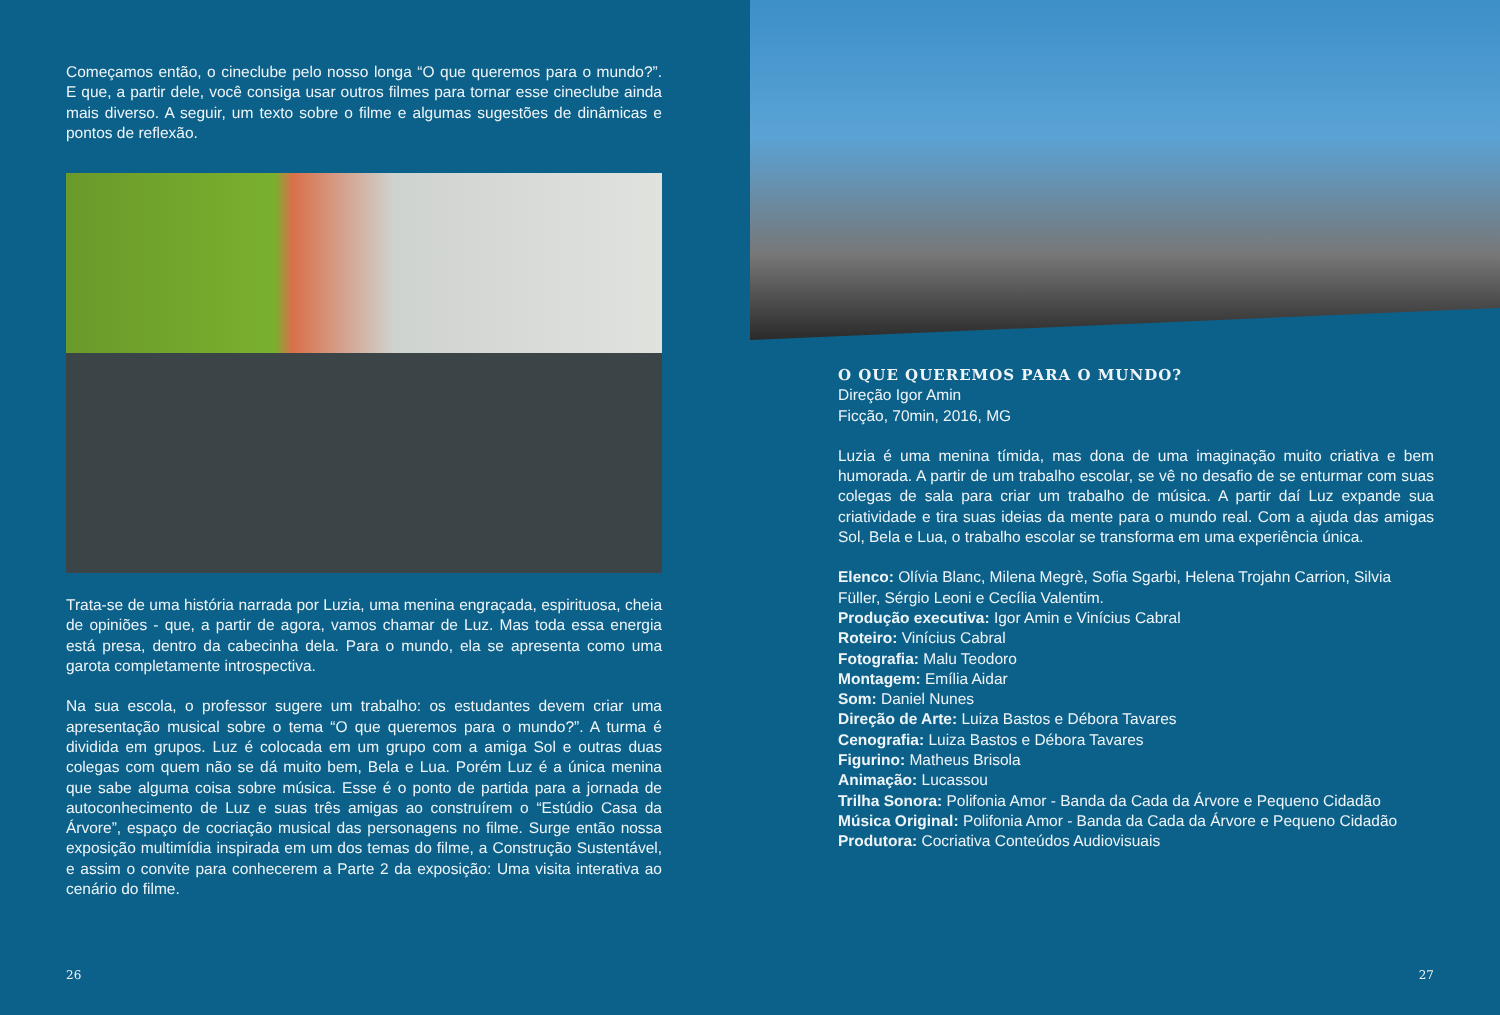Começamos então, o cineclube pelo nosso longa “O que queremos para o mundo?”. E que, a partir dele, você consiga usar outros filmes para tornar esse cineclube ainda mais diverso. A seguir, um texto sobre o filme e algumas sugestões de dinâmicas e pontos de reflexão.
Trata-se de uma história narrada por Luzia, uma menina engraçada, espirituosa, cheia de opiniões - que, a partir de agora, vamos chamar de Luz. Mas toda essa energia está presa, dentro da cabecinha dela. Para o mundo, ela se apresenta como uma garota completamente introspectiva.
Na sua escola, o professor sugere um trabalho: os estudantes devem criar uma apresentação musical sobre o tema “O que queremos para o mundo?”. A turma é dividida em grupos. Luz é colocada em um grupo com a amiga Sol e outras duas colegas com quem não se dá muito bem, Bela e Lua. Porém Luz é a única menina que sabe alguma coisa sobre música. Esse é o ponto de partida para a jornada de autoconhecimento de Luz e suas três amigas ao construírem o “Estúdio Casa da Árvore”, espaço de cocriação musical das personagens no filme. Surge então nossa exposição multimídia inspirada em um dos temas do filme, a Construção Sustentável, e assim o convite para conhecerem a Parte 2 da exposição: Uma visita interativa ao cenário do filme.
26
O QUE QUEREMOS PARA O MUNDO?
Direção Igor Amin
Ficção, 70min, 2016, MG
Luzia é uma menina tímida, mas dona de uma imaginação muito criativa e bem humorada. A partir de um trabalho escolar, se vê no desafio de se enturmar com suas colegas de sala para criar um trabalho de música. A partir daí Luz expande sua criatividade e tira suas ideias da mente para o mundo real. Com a ajuda das amigas Sol, Bela e Lua, o trabalho escolar se transforma em uma experiência única.
Elenco: Olívia Blanc, Milena Megrè, Sofia Sgarbi, Helena Trojahn Carrion, Silvia Füller, Sérgio Leoni e Cecília Valentim.
Produção executiva: Igor Amin e Vinícius Cabral
Roteiro: Vinícius Cabral
Fotografia: Malu Teodoro
Montagem: Emília Aidar
Som: Daniel Nunes
Direção de Arte: Luiza Bastos e Débora Tavares
Cenografia: Luiza Bastos e Débora Tavares
Figurino: Matheus Brisola
Animação: Lucassou
Trilha Sonora: Polifonia Amor - Banda da Cada da Árvore e Pequeno Cidadão
Música Original: Polifonia Amor - Banda da Cada da Árvore e Pequeno Cidadão
Produtora: Cocriativa Conteúdos Audiovisuais
27